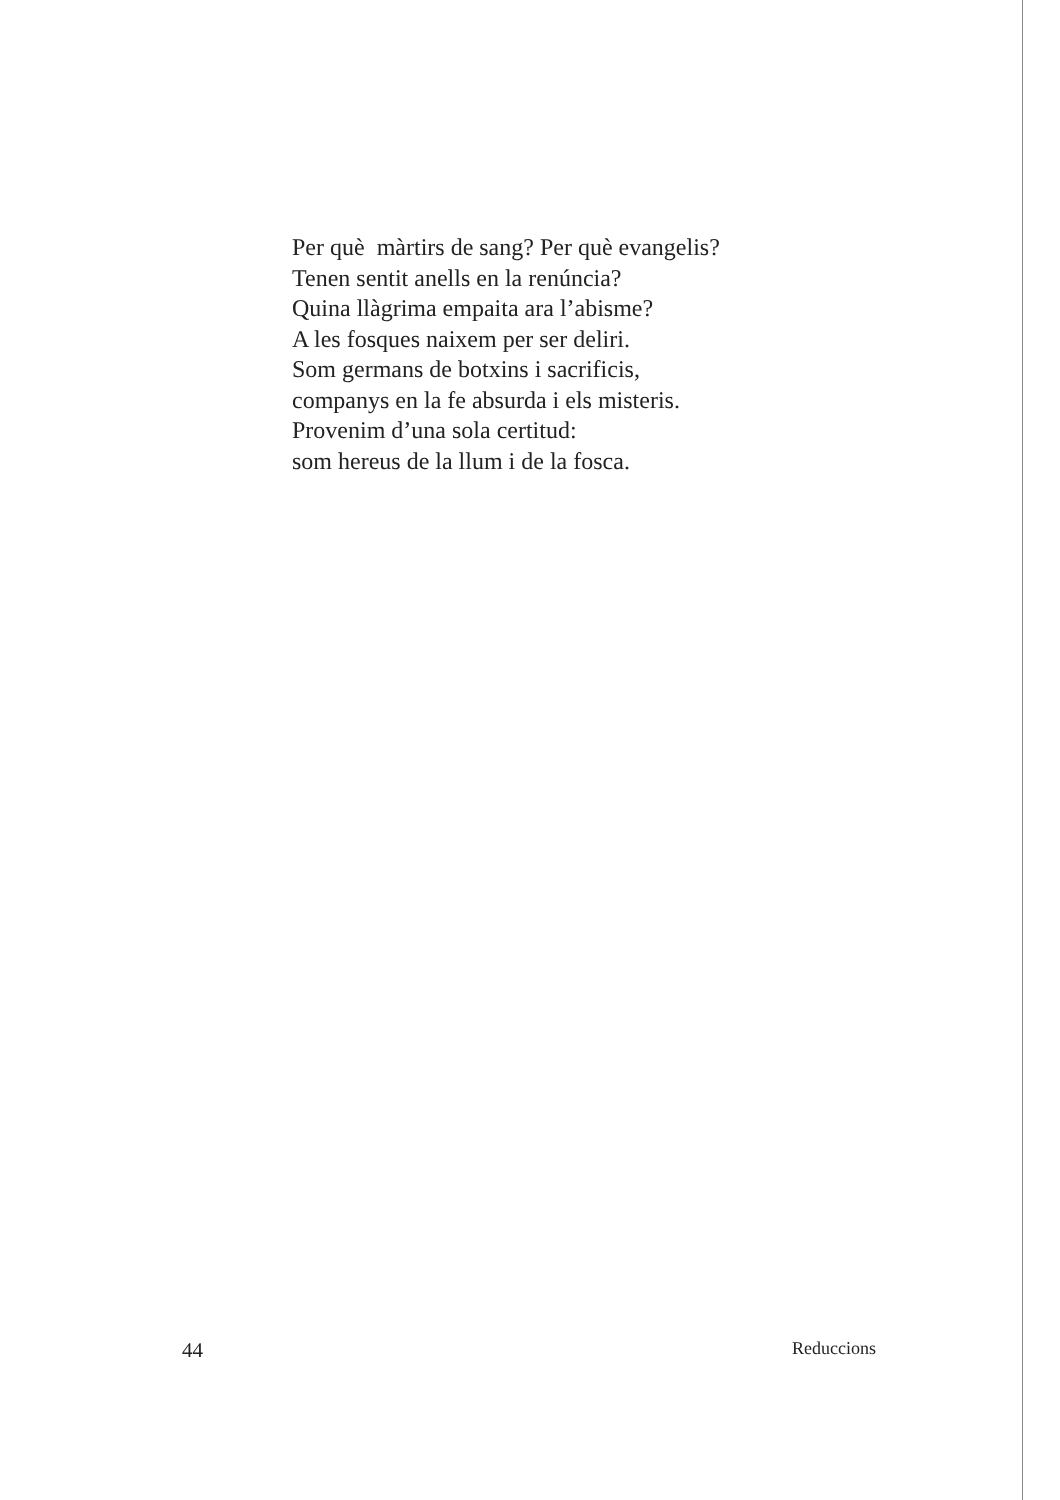Per què màrtirs de sang? Per què evangelis?
Tenen sentit anells en la renúncia?
Quina llàgrima empaita ara l’abisme?
A les fosques naixem per ser deliri.
Som germans de botxins i sacrificis,
companys en la fe absurda i els misteris.
Provenim d’una sola certitud:
som hereus de la llum i de la fosca.
44 Reduccions